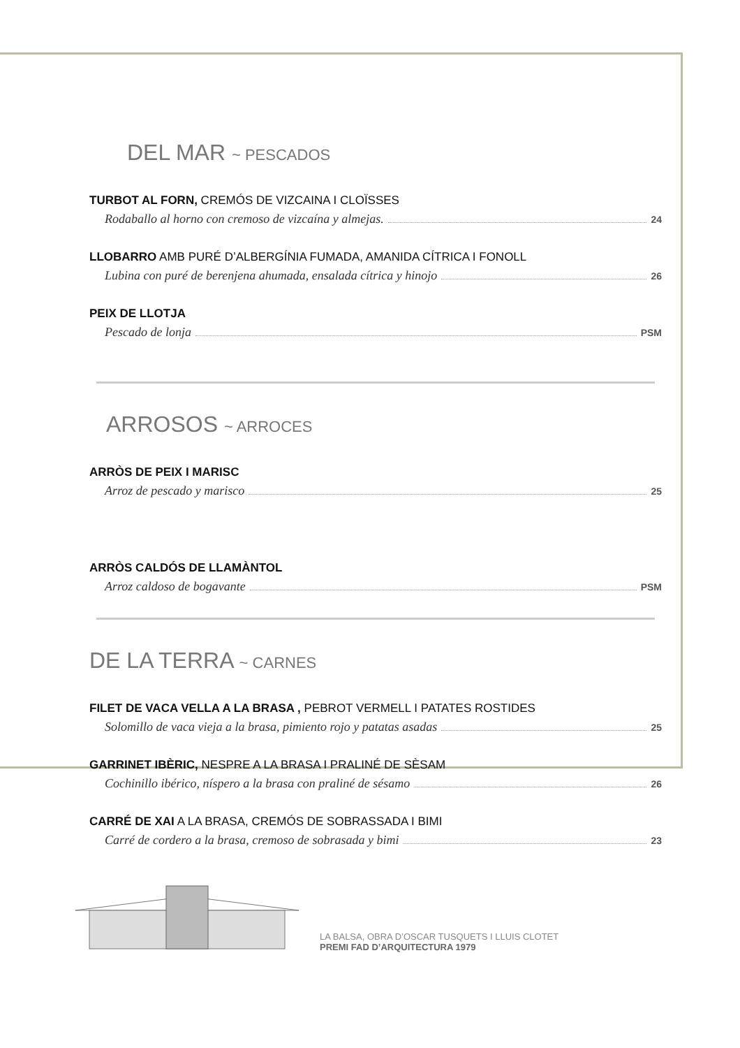DEL MAR ~ PESCADOS
TURBOT AL FORN, CREMÓS DE VIZCAINA I CLOÏSSES
Rodaballo al horno con cremoso de vizcaína y almejas. 24
LLOBARRO AMB PURÉ D’ALBERGÍNIA FUMADA, AMANIDA CÍTRICA I FONOLL
Lubina con puré de berenjena ahumada, ensalada cítrica y hinojo 26
PEIX DE LLOTJA
Pescado de lonja PSM
ARROSOS ~ ARROCES
ARRÒS DE PEIX I MARISC
Arroz de pescado y marisco 25
ARRÒS CALDÓS DE LLAMÀNTOL
Arroz caldoso de bogavante PSM
DE LA TERRA ~ CARNES
FILET DE VACA VELLA A LA BRASA , PEBROT VERMELL I PATATES ROSTIDES
Solomillo de vaca vieja a la brasa, pimiento rojo y patatas asadas 25
GARRINET IBÈRIC, NESPRE A LA BRASA I PRALINÉ DE SÈSAM
Cochinillo ibérico, níspero a la brasa con praliné de sésamo 26
CARRÉ DE XAI A LA BRASA, CREMÓS DE SOBRASSADA I BIMI
Carré de cordero a la brasa, cremoso de sobrasada y bimi 23
LA BALSA, OBRA D’OSCAR TUSQUETS I LLUIS CLOTET
PREMI FAD D’ARQUITECTURA 1979